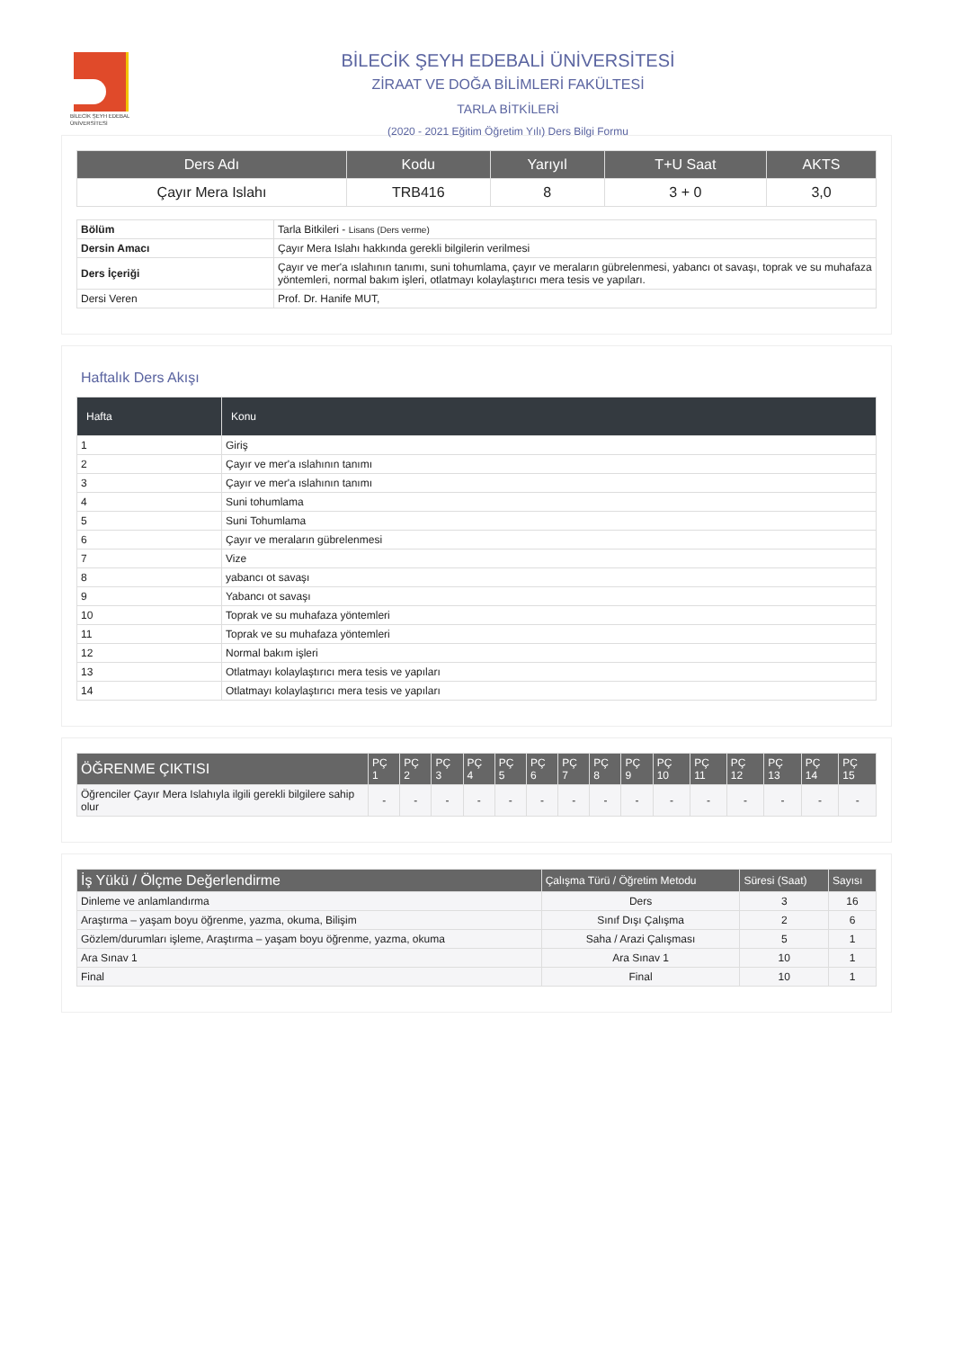BİLECİK ŞEYH EDEBALİ
ÜNİVERSİTESİ
BİLECİK ŞEYH EDEBALİ ÜNİVERSİTESİ
ZİRAAT VE DOĞA BİLİMLERİ FAKÜLTESİ
TARLA BİTKİLERİ
(2020 - 2021 Eğitim Öğretim Yılı) Ders Bilgi Formu
| Ders Adı | Kodu | Yarıyıl | T+U Saat | AKTS |
| --- | --- | --- | --- | --- |
| Çayır Mera Islahı | TRB416 | 8 | 3 + 0 | 3,0 |
| Bölüm | Tarla Bitkileri - Lisans (Ders verme) |
| Dersin Amacı | Çayır Mera Islahı hakkında gerekli bilgilerin verilmesi |
| Ders İçeriği | Çayır ve mer'a ıslahının tanımı, suni tohumlama, çayır ve meraların gübrelenmesi, yabancı ot savaşı, toprak ve su muhafaza yöntemleri, normal bakım işleri, otlatmayı kolaylaştırıcı mera tesis ve yapıları. |
| Dersi Veren | Prof. Dr. Hanife MUT, |
Haftalık Ders Akışı
| Hafta | Konu |
| --- | --- |
| 1 | Giriş |
| 2 | Çayır ve mer'a ıslahının tanımı |
| 3 | Çayır ve mer'a ıslahının tanımı |
| 4 | Suni tohumlama |
| 5 | Suni Tohumlama |
| 6 | Çayır ve meraların gübrelenmesi |
| 7 | Vize |
| 8 | yabancı ot savaşı |
| 9 | Yabancı ot savaşı |
| 10 | Toprak ve su muhafaza yöntemleri |
| 11 | Toprak ve su muhafaza yöntemleri |
| 12 | Normal bakım işleri |
| 13 | Otlatmayı kolaylaştırıcı mera tesis ve yapıları |
| 14 | Otlatmayı kolaylaştırıcı mera tesis ve yapıları |
| ÖĞRENME ÇIKTISI | PÇ 1 | PÇ 2 | PÇ 3 | PÇ 4 | PÇ 5 | PÇ 6 | PÇ 7 | PÇ 8 | PÇ 9 | PÇ 10 | PÇ 11 | PÇ 12 | PÇ 13 | PÇ 14 | PÇ 15 |
| --- | --- | --- | --- | --- | --- | --- | --- | --- | --- | --- | --- | --- | --- | --- | --- |
| Öğrenciler Çayır Mera Islahıyla ilgili gerekli bilgilere sahip olur | - | - | - | - | - | - | - | - | - | - | - | - | - | - | - |
| İş Yükü / Ölçme Değerlendirme | Çalışma Türü / Öğretim Metodu | Süresi (Saat) | Sayısı |
| --- | --- | --- | --- |
| Dinleme ve anlamlandırma | Ders | 3 | 16 |
| Araştırma – yaşam boyu öğrenme, yazma, okuma, Bilişim | Sınıf Dışı Çalışma | 2 | 6 |
| Gözlem/durumları işleme, Araştırma – yaşam boyu öğrenme, yazma, okuma | Saha / Arazi Çalışması | 5 | 1 |
| Ara Sınav 1 | Ara Sınav 1 | 10 | 1 |
| Final | Final | 10 | 1 |